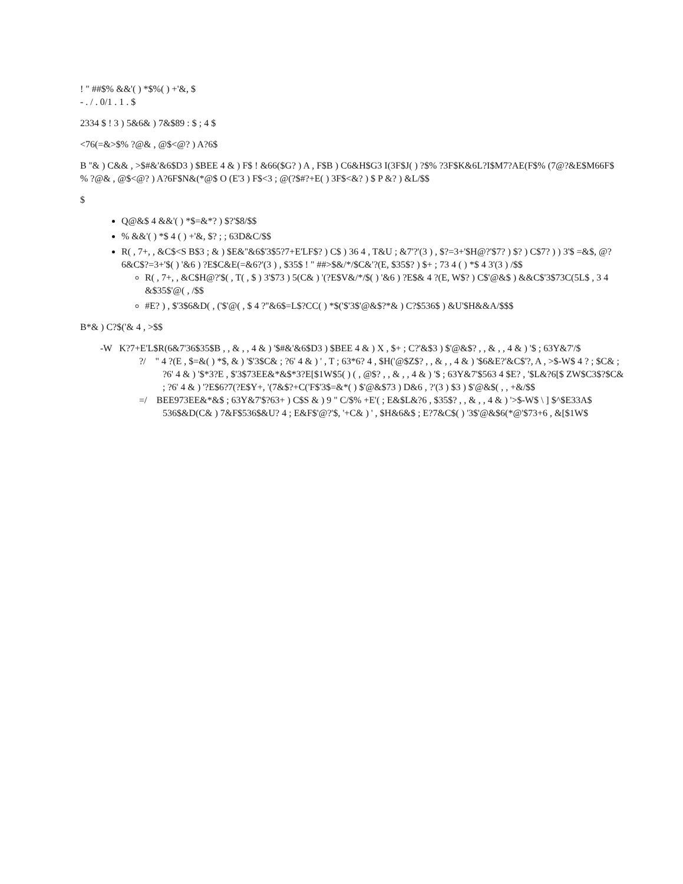! " ##$% &&'( ) *$%( ) +'&, $
- . / . 0/1 . 1 . $
2334 $ ! 3 ) 5&6& ) 7&$89 : $ ; 4 $
<76(=&>$% ?@& , @$<@? ) A?6$
B ''& ) C&& , >$#&'&6$D3 ) $BEE 4 & ) F$ ! &66($G? ) A , F$B ) C6&H$G3 I(3F$J( ) ?$% ?3F$K&6L?I$M7?AE(F$% (7@?&E$M66F$ % ?@& , @$<@? ) A?6F$N&(*@$ O (E'3 ) F$<3 ; @(?$#?+E( ) 3F$<&? ) $ P &? ) &L/$$
$
Q@&$ 4 &&'( ) *$=&*? ) $?'$8/$$
% &&'( ) *$ 4 ( ) +'&, $? ; ; 63D&C/$$
R( , 7+, , &C$<S B$3 ; & ) $E&''&6$'3$5?7+E'LF$? ) C$ ) 36 4 , T&U ; &7'?'(3 ) , $?=3+'$H@?'$7? ) $? ) C$7? ) ) 3'$ =&$, @?6&C$?=3+'$( ) '&6 ) ?E$C&E(=&6?'(3 ) , $35$ ! " ##>$&/*/$C&'?(E, $35$? ) $+ ; 73 4 ( ) *$ 4 3'(3 ) /$$
R( , 7+, , &C$H@?'$( , T( , $ ) 3'$73 ) 5(C& ) '(?E$V&/*/$( ) '&6 ) ?E$& 4 ?(E, W$? ) C$'@&$ ) &&C$'3$73C(5L$ , 3 4 &$35$'@( , /$$
#E? ) , $'3$6&D( , ('$'@( , $ 4 ?''&6$=L$?CC( ) *$('$'3$'@&$?*& ) C?$536$ ) &U'$H&&A/$$$
B*& ) C?$('& 4 , >$$
-W K?7+E'L$R(6&7'36$35$B , , & , , 4 & ) '$#&'&6$D3 ) $BEE 4 & ) X , $+ ; C?'&$3 ) $'@&$? , , & , , 4 & ) '$ ; 63Y&7'/$
?/ " 4 ?(E , $=&( ) *$, & ) '$'3$C& ; ?6' 4 & ) ' , T ; 63*6? 4 , $H('@$Z$? , , & , , 4 & ) '$6&E?'&C$'?, A , >$-W$ 4 ? ; $C& ; ?6' 4 & ) '$*3?E , $'3$73EE&*&$*3?E[$1W$5( ) ( , @$? , , & , , 4 & ) '$ ; 63Y&7'$563 4 $E? , '$L&?6[$ ZW$C3$?$C& ; ?6' 4 & ) '?E$6?7(?E$Y+, '(7&$?+C('F$'3$=&*( ) $'@&$73 ) D&6 , ?'(3 ) $3 ) $'@&$( , , +&/$$
=/ BEE973EE&*&$ ; 63Y&7'$?63+ ) C$S & ) 9 " C/$% +E'( ; E&$L&?6 , $35$? , , & , , 4 & ) '>$-W$ \ ] $^$E33A$ 536$&D(C& ) 7&F$536$&U? 4 ; E&F$'@?'$, '+C& ) ' , $H&6&$ ; E?7&C$( ) '3$'@&$6(*@'$73+6 , &[$1W$